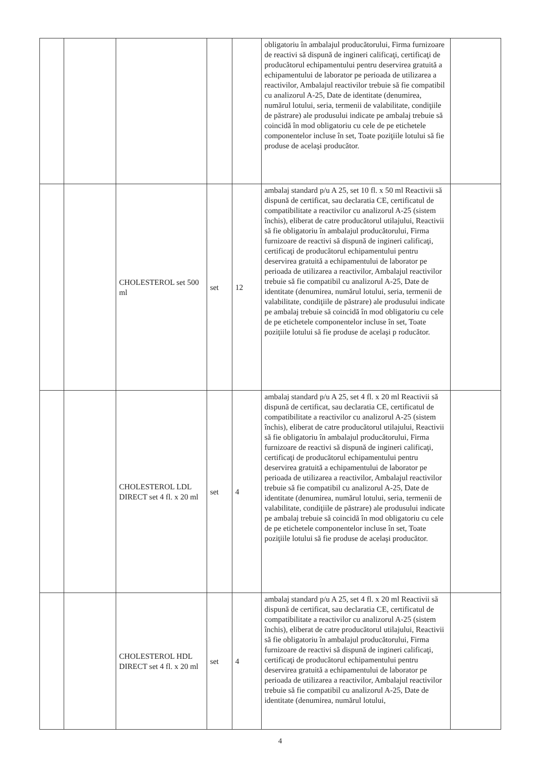| | | | | | obligatoriu în ambalajul producătorului, Firma furnizoare de reactivi să dispună de ingineri calificaţi, certificaţi de producătorul echipamentului pentru deservirea gratuită a echipamentului de laborator pe perioada de utilizarea a reactivilor, Ambalajul reactivilor trebuie să fie compatibil cu analizorul A-25, Date de identitate (denumirea, numărul lotului, seria, termenii de valabilitate, condiţiile de păstrare) ale produsului indicate pe ambalaj trebuie să coincidă în mod obligatoriu cu cele de pe etichetele componentelor incluse în set, Toate poziţiile lotului să fie produse de acelaşi producător. | |
| | | CHOLESTEROL set 500 ml | set | 12 | ambalaj standard p/u A 25, set 10 fl. x 50 ml Reactivii să dispună de certificat, sau declaratia CE, certificatul de compatibilitate a reactivilor cu analizorul A-25 (sistem închis), eliberat de catre producătorul utilajului, Reactivii să fie obligatoriu în ambalajul producătorului, Firma furnizoare de reactivi să dispună de ingineri calificaţi, certificaţi de producătorul echipamentului pentru deservirea gratuită a echipamentului de laborator pe perioada de utilizarea a reactivilor, Ambalajul reactivilor trebuie să fie compatibil cu analizorul A-25, Date de identitate (denumirea, numărul lotului, seria, termenii de valabilitate, condiţiile de păstrare) ale produsului indicate pe ambalaj trebuie să coincidă în mod obligatoriu cu cele de pe etichetele componentelor incluse în set, Toate poziţiile lotului să fie produse de acelaşi p roducător. | |
| | | CHOLESTEROL LDL DIRECT set 4 fl. x 20 ml | set | 4 | ambalaj standard p/u A 25, set 4 fl. x 20 ml Reactivii să dispună de certificat, sau declaratia CE, certificatul de compatibilitate a reactivilor cu analizorul A-25 (sistem închis), eliberat de catre producătorul utilajului, Reactivii să fie obligatoriu în ambalajul producătorului, Firma furnizoare de reactivi să dispună de ingineri calificaţi, certificaţi de producătorul echipamentului pentru deservirea gratuită a echipamentului de laborator pe perioada de utilizarea a reactivilor, Ambalajul reactivilor trebuie să fie compatibil cu analizorul A-25, Date de identitate (denumirea, numărul lotului, seria, termenii de valabilitate, condiţiile de păstrare) ale produsului indicate pe ambalaj trebuie să coincidă în mod obligatoriu cu cele de pe etichetele componentelor incluse în set, Toate poziţiile lotului să fie produse de acelaşi producător. | |
| | | CHOLESTEROL HDL DIRECT set 4 fl. x 20 ml | set | 4 | ambalaj standard p/u A 25, set 4 fl. x 20 ml Reactivii să dispună de certificat, sau declaratia CE, certificatul de compatibilitate a reactivilor cu analizorul A-25 (sistem închis), eliberat de catre producătorul utilajului, Reactivii să fie obligatoriu în ambalajul producătorului, Firma furnizoare de reactivi să dispună de ingineri calificaţi, certificaţi de producătorul echipamentului pentru deservirea gratuită a echipamentului de laborator pe perioada de utilizarea a reactivilor, Ambalajul reactivilor trebuie să fie compatibil cu analizorul A-25, Date de identitate (denumirea, numărul lotului, | |
4